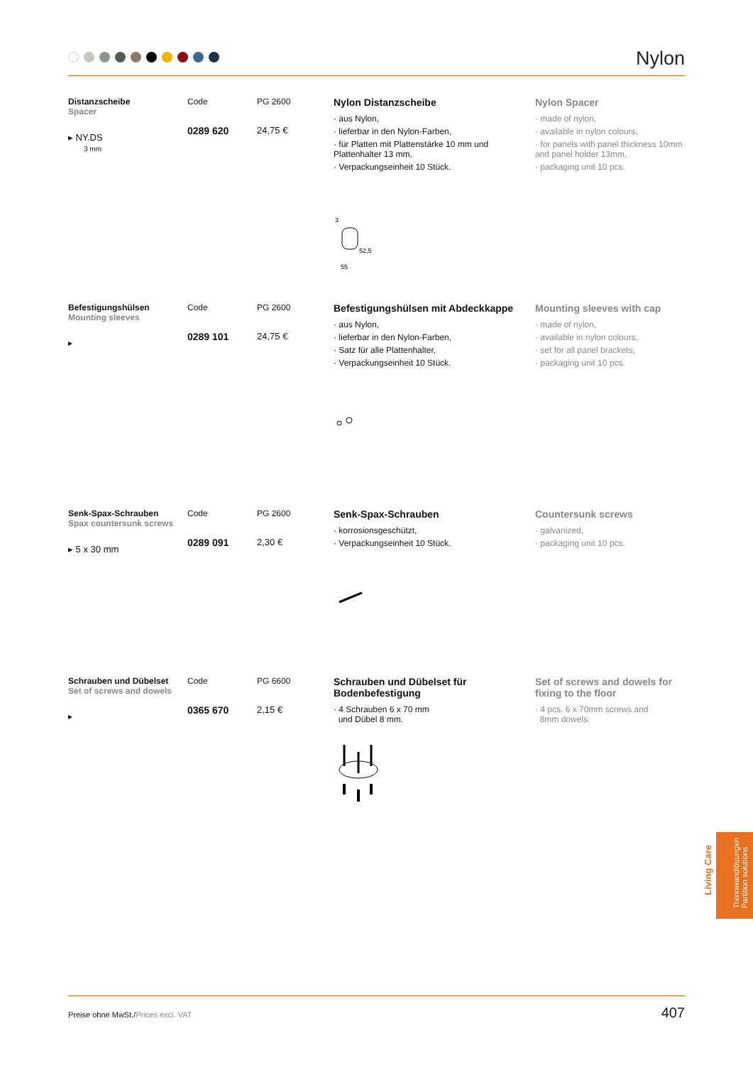Nylon
Distanzscheibe
Spacer
▸ NY.DS
3 mm
Code
0289 620
PG 2600
24,75 €
Nylon Distanzscheibe
· aus Nylon,
· lieferbar in den Nylon-Farben,
· für Platten mit Plattenstärke 10 mm und Plattenhalter 13 mm,
· Verpackungseinheit 10 Stück.
Nylon Spacer
· made of nylon,
· available in nylon colours,
· for panels with panel thickness 10mm and panel holder 13mm,
· packaging unit 10 pcs.
3
52,5
55
Befestigungshülsen
Mounting sleeves
▸
Code
0289 101
PG 2600
24,75 €
Befestigungshülsen mit Abdeckkappe
· aus Nylon,
· lieferbar in den Nylon-Farben,
· Satz für alle Plattenhalter,
· Verpackungseinheit 10 Stück.
Mounting sleeves with cap
· made of nylon,
· available in nylon colours,
· set for all panel brackets,
· packaging unit 10 pcs.
Senk-Spax-Schrauben
Spax countersunk screws
▸ 5 x 30 mm
Code
0289 091
PG 2600
2,30 €
Senk-Spax-Schrauben
· korrosionsgeschützt,
· Verpackungseinheit 10 Stück.
Countersunk screws
· galvanized,
· packaging unit 10 pcs.
Schrauben und Dübelset
Set of screws and dowels
▸
Code
0365 670
PG 6600
2,15 €
Schrauben und Dübelset für Bodenbefestigung
· 4 Schrauben 6 x 70 mm
und Dübel 8 mm.
Set of screws and dowels for fixing to the floor
· 4 pcs. 6 x 70mm screws and
8mm dowels.
Living Care
Trennwandlösungen
Partition solutions
Preise ohne MwSt./Prices excl. VAT
407